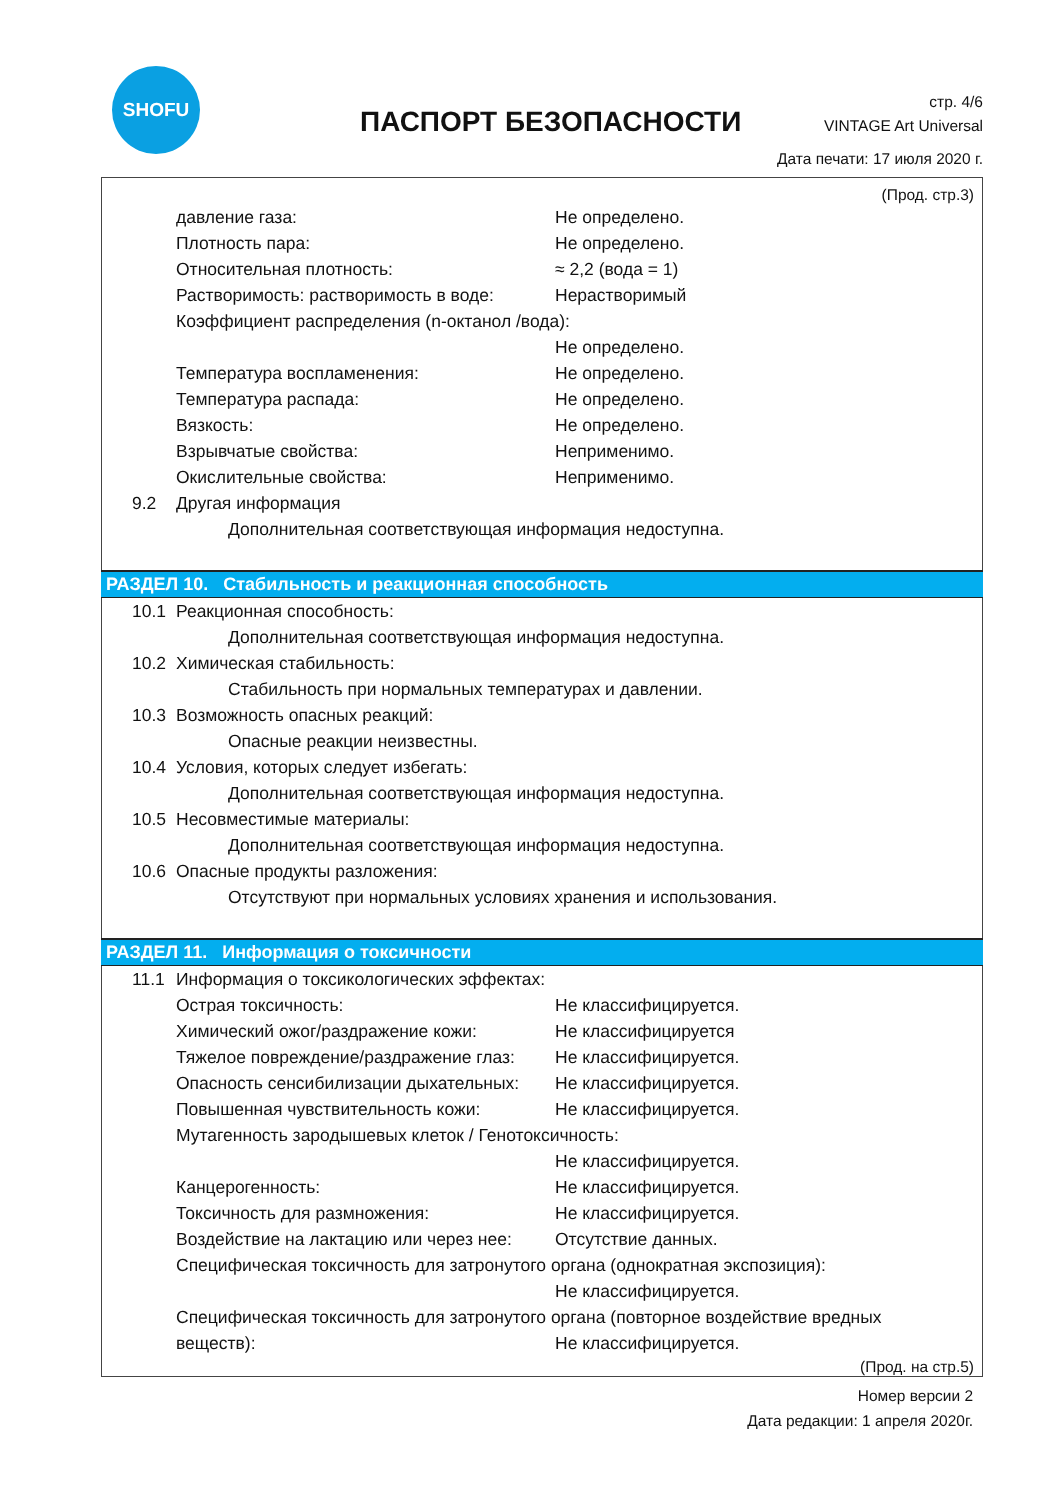SHOFU
ПАСПОРТ БЕЗОПАСНОСТИ
стр. 4/6
VINTAGE Art Universal
Дата печати: 17 июля 2020 г.
(Прод. стр.3)
давление газа: Не определено.
Плотность пара: Не определено.
Относительная плотность: ≈ 2,2 (вода = 1)
Растворимость: растворимость в воде: Нерастворимый
Коэффициент распределения (n-октанол /вода):
Не определено.
Температура воспламенения: Не определено.
Температура распада: Не определено.
Вязкость: Не определено.
Взрывчатые свойства: Неприменимо.
Окислительные свойства: Неприменимо.
9.2 Другая информация
Дополнительная соответствующая информация недоступна.
РАЗДЕЛ 10. Стабильность и реакционная способность
10.1 Реакционная способность:
Дополнительная соответствующая информация недоступна.
10.2 Химическая стабильность:
Стабильность при нормальных температурах и давлении.
10.3 Возможность опасных реакций:
Опасные реакции неизвестны.
10.4 Условия, которых следует избегать:
Дополнительная соответствующая информация недоступна.
10.5 Несовместимые материалы:
Дополнительная соответствующая информация недоступна.
10.6 Опасные продукты разложения:
Отсутствуют при нормальных условиях хранения и использования.
РАЗДЕЛ 11. Информация о токсичности
11.1 Информация о токсикологических эффектах:
Острая токсичность: Не классифицируется.
Химический ожог/раздражение кожи: Не классифицируется
Тяжелое повреждение/раздражение глаз: Не классифицируется.
Опасность сенсибилизации дыхательных: Не классифицируется.
Повышенная чувствительность кожи: Не классифицируется.
Мутагенность зародышевых клеток / Генотоксичность:
Не классифицируется.
Канцерогенность: Не классифицируется.
Токсичность для размножения: Не классифицируется.
Воздействие на лактацию или через нее: Отсутствие данных.
Специфическая токсичность для затронутого органа (однократная экспозиция):
Не классифицируется.
Специфическая токсичность для затронутого органа (повторное воздействие вредных
веществ): Не классифицируется.
(Прод. на стр.5)
Номер версии 2
Дата редакции: 1 апреля 2020г.